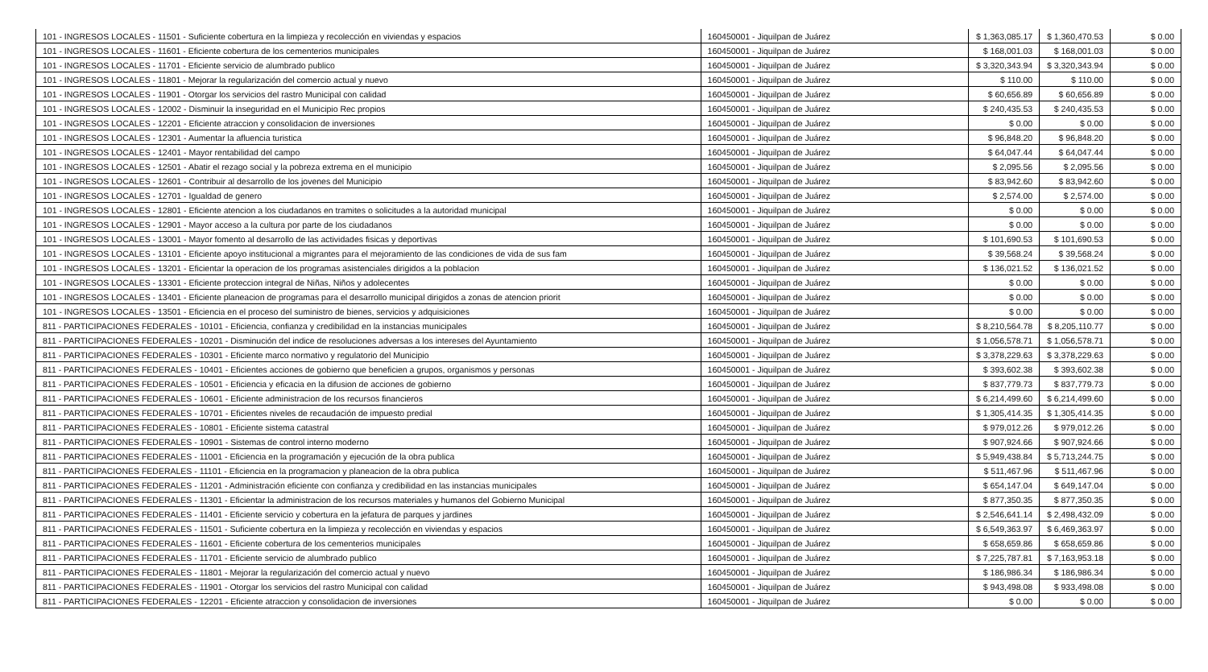| 101 - INGRESOS LOCALES - 11501 - Suficiente cobertura en la limpieza y recolección en viviendas y espacios | 160450001 - Jiquilpan de Juárez | $ 1,363,085.17 | $ 1,360,470.53 | $ 0.00 |
| 101 - INGRESOS LOCALES - 11601 - Eficiente cobertura de los cementerios municipales | 160450001 - Jiquilpan de Juárez | $ 168,001.03 | $ 168,001.03 | $ 0.00 |
| 101 - INGRESOS LOCALES - 11701 - Eficiente servicio de alumbrado publico | 160450001 - Jiquilpan de Juárez | $ 3,320,343.94 | $ 3,320,343.94 | $ 0.00 |
| 101 - INGRESOS LOCALES - 11801 - Mejorar la regularización del comercio actual y nuevo | 160450001 - Jiquilpan de Juárez | $ 110.00 | $ 110.00 | $ 0.00 |
| 101 - INGRESOS LOCALES - 11901 - Otorgar los servicios del rastro Municipal con calidad | 160450001 - Jiquilpan de Juárez | $ 60,656.89 | $ 60,656.89 | $ 0.00 |
| 101 - INGRESOS LOCALES - 12002 - Disminuir la inseguridad en el Municipio Rec propios | 160450001 - Jiquilpan de Juárez | $ 240,435.53 | $ 240,435.53 | $ 0.00 |
| 101 - INGRESOS LOCALES - 12201 - Eficiente atraccion y consolidacion de inversiones | 160450001 - Jiquilpan de Juárez | $ 0.00 | $ 0.00 | $ 0.00 |
| 101 - INGRESOS LOCALES - 12301 - Aumentar la afluencia turistica | 160450001 - Jiquilpan de Juárez | $ 96,848.20 | $ 96,848.20 | $ 0.00 |
| 101 - INGRESOS LOCALES - 12401 - Mayor rentabilidad del campo | 160450001 - Jiquilpan de Juárez | $ 64,047.44 | $ 64,047.44 | $ 0.00 |
| 101 - INGRESOS LOCALES - 12501 - Abatir el rezago social y la pobreza extrema en el municipio | 160450001 - Jiquilpan de Juárez | $ 2,095.56 | $ 2,095.56 | $ 0.00 |
| 101 - INGRESOS LOCALES - 12601 - Contribuir al desarrollo de los jovenes del Municipio | 160450001 - Jiquilpan de Juárez | $ 83,942.60 | $ 83,942.60 | $ 0.00 |
| 101 - INGRESOS LOCALES - 12701 - Igualdad de genero | 160450001 - Jiquilpan de Juárez | $ 2,574.00 | $ 2,574.00 | $ 0.00 |
| 101 - INGRESOS LOCALES - 12801 - Eficiente atencion a los ciudadanos en tramites o solicitudes a la autoridad municipal | 160450001 - Jiquilpan de Juárez | $ 0.00 | $ 0.00 | $ 0.00 |
| 101 - INGRESOS LOCALES - 12901 - Mayor acceso a la cultura por parte de los ciudadanos | 160450001 - Jiquilpan de Juárez | $ 0.00 | $ 0.00 | $ 0.00 |
| 101 - INGRESOS LOCALES - 13001 - Mayor fomento al desarrollo de las actividades fisicas y deportivas | 160450001 - Jiquilpan de Juárez | $ 101,690.53 | $ 101,690.53 | $ 0.00 |
| 101 - INGRESOS LOCALES - 13101 - Eficiente apoyo institucional a migrantes para el mejoramiento de las condiciones de vida de sus fam | 160450001 - Jiquilpan de Juárez | $ 39,568.24 | $ 39,568.24 | $ 0.00 |
| 101 - INGRESOS LOCALES - 13201 - Eficientar la operacion de los programas asistenciales dirigidos a la poblacion | 160450001 - Jiquilpan de Juárez | $ 136,021.52 | $ 136,021.52 | $ 0.00 |
| 101 - INGRESOS LOCALES - 13301 - Eficiente proteccion integral de Niñas, Niños y adolecentes | 160450001 - Jiquilpan de Juárez | $ 0.00 | $ 0.00 | $ 0.00 |
| 101 - INGRESOS LOCALES - 13401 - Eficiente planeacion de programas para el desarrollo municipal dirigidos a zonas de atencion priorit | 160450001 - Jiquilpan de Juárez | $ 0.00 | $ 0.00 | $ 0.00 |
| 101 - INGRESOS LOCALES - 13501 - Eficiencia en el proceso del suministro de bienes, servicios y adquisiciones | 160450001 - Jiquilpan de Juárez | $ 0.00 | $ 0.00 | $ 0.00 |
| 811 - PARTICIPACIONES FEDERALES - 10101 - Eficiencia, confianza y credibilidad en la instancias municipales | 160450001 - Jiquilpan de Juárez | $ 8,210,564.78 | $ 8,205,110.77 | $ 0.00 |
| 811 - PARTICIPACIONES FEDERALES - 10201 - Disminución del indice de resoluciones adversas a los intereses del Ayuntamiento | 160450001 - Jiquilpan de Juárez | $ 1,056,578.71 | $ 1,056,578.71 | $ 0.00 |
| 811 - PARTICIPACIONES FEDERALES - 10301 - Eficiente marco normativo y regulatorio del Municipio | 160450001 - Jiquilpan de Juárez | $ 3,378,229.63 | $ 3,378,229.63 | $ 0.00 |
| 811 - PARTICIPACIONES FEDERALES - 10401 - Eficientes acciones de gobierno que beneficien a grupos, organismos y personas | 160450001 - Jiquilpan de Juárez | $ 393,602.38 | $ 393,602.38 | $ 0.00 |
| 811 - PARTICIPACIONES FEDERALES - 10501 - Eficiencia y eficacia en la difusion de acciones de gobierno | 160450001 - Jiquilpan de Juárez | $ 837,779.73 | $ 837,779.73 | $ 0.00 |
| 811 - PARTICIPACIONES FEDERALES - 10601 - Eficiente administracion de los recursos financieros | 160450001 - Jiquilpan de Juárez | $ 6,214,499.60 | $ 6,214,499.60 | $ 0.00 |
| 811 - PARTICIPACIONES FEDERALES - 10701 - Eficientes niveles de recaudación de impuesto predial | 160450001 - Jiquilpan de Juárez | $ 1,305,414.35 | $ 1,305,414.35 | $ 0.00 |
| 811 - PARTICIPACIONES FEDERALES - 10801 - Eficiente sistema catastral | 160450001 - Jiquilpan de Juárez | $ 979,012.26 | $ 979,012.26 | $ 0.00 |
| 811 - PARTICIPACIONES FEDERALES - 10901 - Sistemas de control interno moderno | 160450001 - Jiquilpan de Juárez | $ 907,924.66 | $ 907,924.66 | $ 0.00 |
| 811 - PARTICIPACIONES FEDERALES - 11001 - Eficiencia en la programación y ejecución de la obra publica | 160450001 - Jiquilpan de Juárez | $ 5,949,438.84 | $ 5,713,244.75 | $ 0.00 |
| 811 - PARTICIPACIONES FEDERALES - 11101 - Eficiencia en la programacion y planeacion de la obra publica | 160450001 - Jiquilpan de Juárez | $ 511,467.96 | $ 511,467.96 | $ 0.00 |
| 811 - PARTICIPACIONES FEDERALES - 11201 - Administración eficiente con confianza y credibilidad en las instancias municipales | 160450001 - Jiquilpan de Juárez | $ 654,147.04 | $ 649,147.04 | $ 0.00 |
| 811 - PARTICIPACIONES FEDERALES - 11301 - Eficientar la administracion de los recursos materiales y humanos del Gobierno Municipal | 160450001 - Jiquilpan de Juárez | $ 877,350.35 | $ 877,350.35 | $ 0.00 |
| 811 - PARTICIPACIONES FEDERALES - 11401 - Eficiente servicio y cobertura en la jefatura de parques y jardines | 160450001 - Jiquilpan de Juárez | $ 2,546,641.14 | $ 2,498,432.09 | $ 0.00 |
| 811 - PARTICIPACIONES FEDERALES - 11501 - Suficiente cobertura en la limpieza y recolección en viviendas y espacios | 160450001 - Jiquilpan de Juárez | $ 6,549,363.97 | $ 6,469,363.97 | $ 0.00 |
| 811 - PARTICIPACIONES FEDERALES - 11601 - Eficiente cobertura de los cementerios municipales | 160450001 - Jiquilpan de Juárez | $ 658,659.86 | $ 658,659.86 | $ 0.00 |
| 811 - PARTICIPACIONES FEDERALES - 11701 - Eficiente servicio de alumbrado publico | 160450001 - Jiquilpan de Juárez | $ 7,225,787.81 | $ 7,163,953.18 | $ 0.00 |
| 811 - PARTICIPACIONES FEDERALES - 11801 - Mejorar la regularización del comercio actual y nuevo | 160450001 - Jiquilpan de Juárez | $ 186,986.34 | $ 186,986.34 | $ 0.00 |
| 811 - PARTICIPACIONES FEDERALES - 11901 - Otorgar los servicios del rastro Municipal con calidad | 160450001 - Jiquilpan de Juárez | $ 943,498.08 | $ 933,498.08 | $ 0.00 |
| 811 - PARTICIPACIONES FEDERALES - 12201 - Eficiente atraccion y consolidacion de inversiones | 160450001 - Jiquilpan de Juárez | $ 0.00 | $ 0.00 | $ 0.00 |